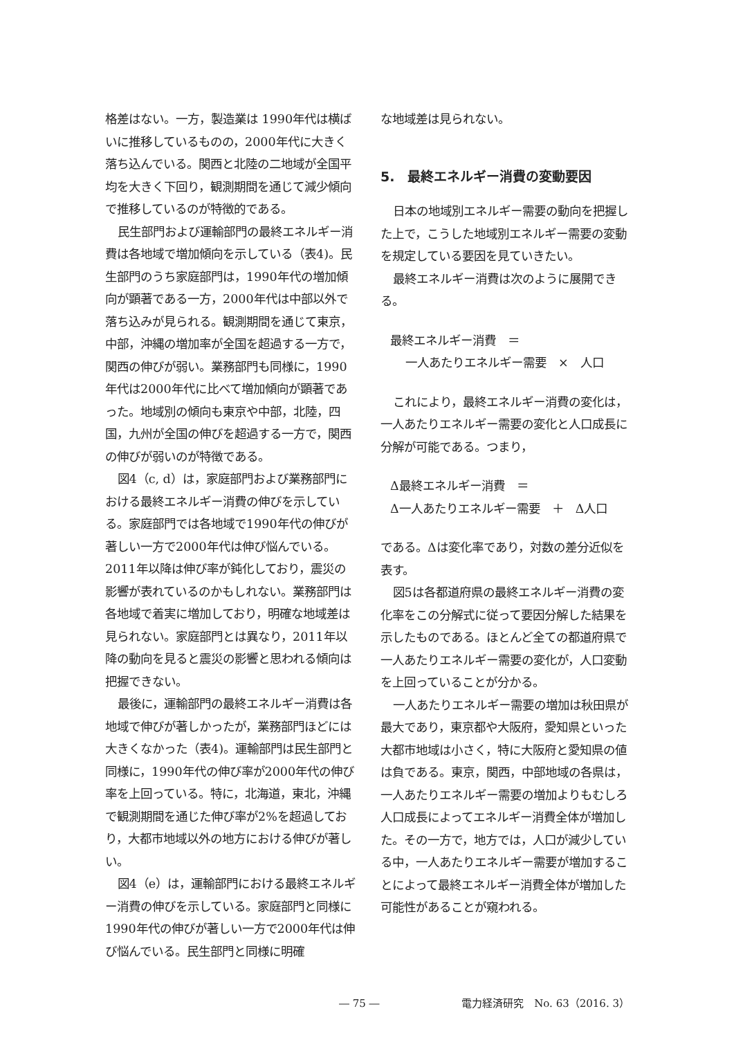格差はない。一方，製造業は 1990年代は横ばいに推移しているものの，2000年代に大きく落ち込んでいる。関西と北陸の二地域が全国平均を大きく下回り，観測期間を通じて減少傾向で推移しているのが特徴的である。
民生部門および運輸部門の最終エネルギー消費は各地域で増加傾向を示している（表4)。民生部門のうち家庭部門は，1990年代の増加傾向が顕著である一方，2000年代は中部以外で落ち込みが見られる。観測期間を通じて東京，中部，沖縄の増加率が全国を超過する一方で，関西の伸びが弱い。業務部門も同様に，1990年代は2000年代に比べて増加傾向が顕著であった。地域別の傾向も東京や中部，北陸，四国，九州が全国の伸びを超過する一方で，関西の伸びが弱いのが特徴である。
図4（c, d）は，家庭部門および業務部門における最終エネルギー消費の伸びを示している。家庭部門では各地域で1990年代の伸びが著しい一方で2000年代は伸び悩んでいる。2011年以降は伸び率が鈍化しており，震災の影響が表れているのかもしれない。業務部門は各地域で着実に増加しており，明確な地域差は見られない。家庭部門とは異なり，2011年以降の動向を見ると震災の影響と思われる傾向は把握できない。
最後に，運輸部門の最終エネルギー消費は各地域で伸びが著しかったが，業務部門ほどには大きくなかった（表4)。運輸部門は民生部門と同様に，1990年代の伸び率が2000年代の伸び率を上回っている。特に，北海道，東北，沖縄で観測期間を通じた伸び率が2%を超過しており，大都市地域以外の地方における伸びが著しい。
図4（e）は，運輸部門における最終エネルギー消費の伸びを示している。家庭部門と同様に1990年代の伸びが著しい一方で2000年代は伸び悩んでいる。民生部門と同様に明確
な地域差は見られない。
5.　最終エネルギー消費の変動要因
日本の地域別エネルギー需要の動向を把握した上で，こうした地域別エネルギー需要の変動を規定している要因を見ていきたい。
最終エネルギー消費は次のように展開できる。
最終エネルギー消費　＝
一人あたりエネルギー需要　×　人口
これにより，最終エネルギー消費の変化は，一人あたりエネルギー需要の変化と人口成長に分解が可能である。つまり，
Δ最終エネルギー消費　＝
Δ一人あたりエネルギー需要　＋　Δ人口
である。Δは変化率であり，対数の差分近似を表す。
図5は各都道府県の最終エネルギー消費の変化率をこの分解式に従って要因分解した結果を示したものである。ほとんど全ての都道府県で一人あたりエネルギー需要の変化が，人口変動を上回っていることが分かる。
一人あたりエネルギー需要の増加は秋田県が最大であり，東京都や大阪府，愛知県といった大都市地域は小さく，特に大阪府と愛知県の値は負である。東京，関西，中部地域の各県は，一人あたりエネルギー需要の増加よりもむしろ人口成長によってエネルギー消費全体が増加した。その一方で，地方では，人口が減少している中，一人あたりエネルギー需要が増加することによって最終エネルギー消費全体が増加した可能性があることが窺われる。
― 75 ― 電力経済研究　No. 63（2016. 3）